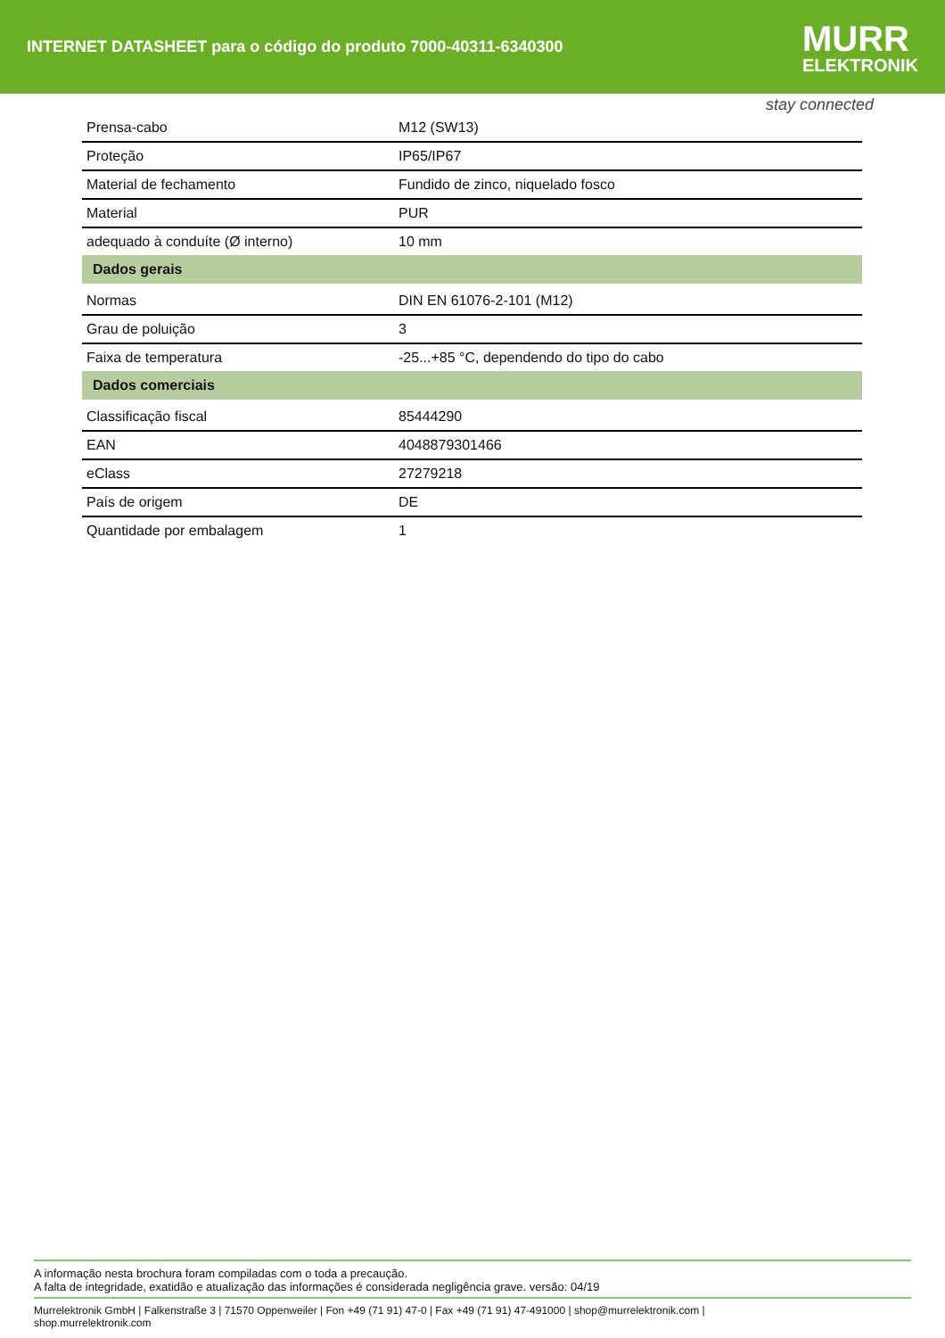INTERNET DATASHEET para o código do produto 7000-40311-6340300
MURR
ELEKTRONIK
stay connected
| Prensa-cabo | M12 (SW13) |
| Proteção | IP65/IP67 |
| Material de fechamento | Fundido de zinco, niquelado fosco |
| Material | PUR |
| adequado à conduíte (Ø interno) | 10 mm |
| Dados gerais | |
| Normas | DIN EN 61076-2-101 (M12) |
| Grau de poluição | 3 |
| Faixa de temperatura | -25...+85 °C, dependendo do tipo do cabo |
| Dados comerciais | |
| Classificação fiscal | 85444290 |
| EAN | 4048879301466 |
| eClass | 27279218 |
| País de origem | DE |
| Quantidade por embalagem | 1 |
A informação nesta brochura foram compiladas com o toda a precaução.
A falta de integridade, exatidão e atualização das informações é considerada negligência grave. versão: 04/19
Murrelektronik GmbH | Falkenstraße 3 | 71570 Oppenweiler | Fon +49 (71 91) 47-0 | Fax +49 (71 91) 47-491000 | shop@murrelektronik.com |
shop.murrelektronik.com